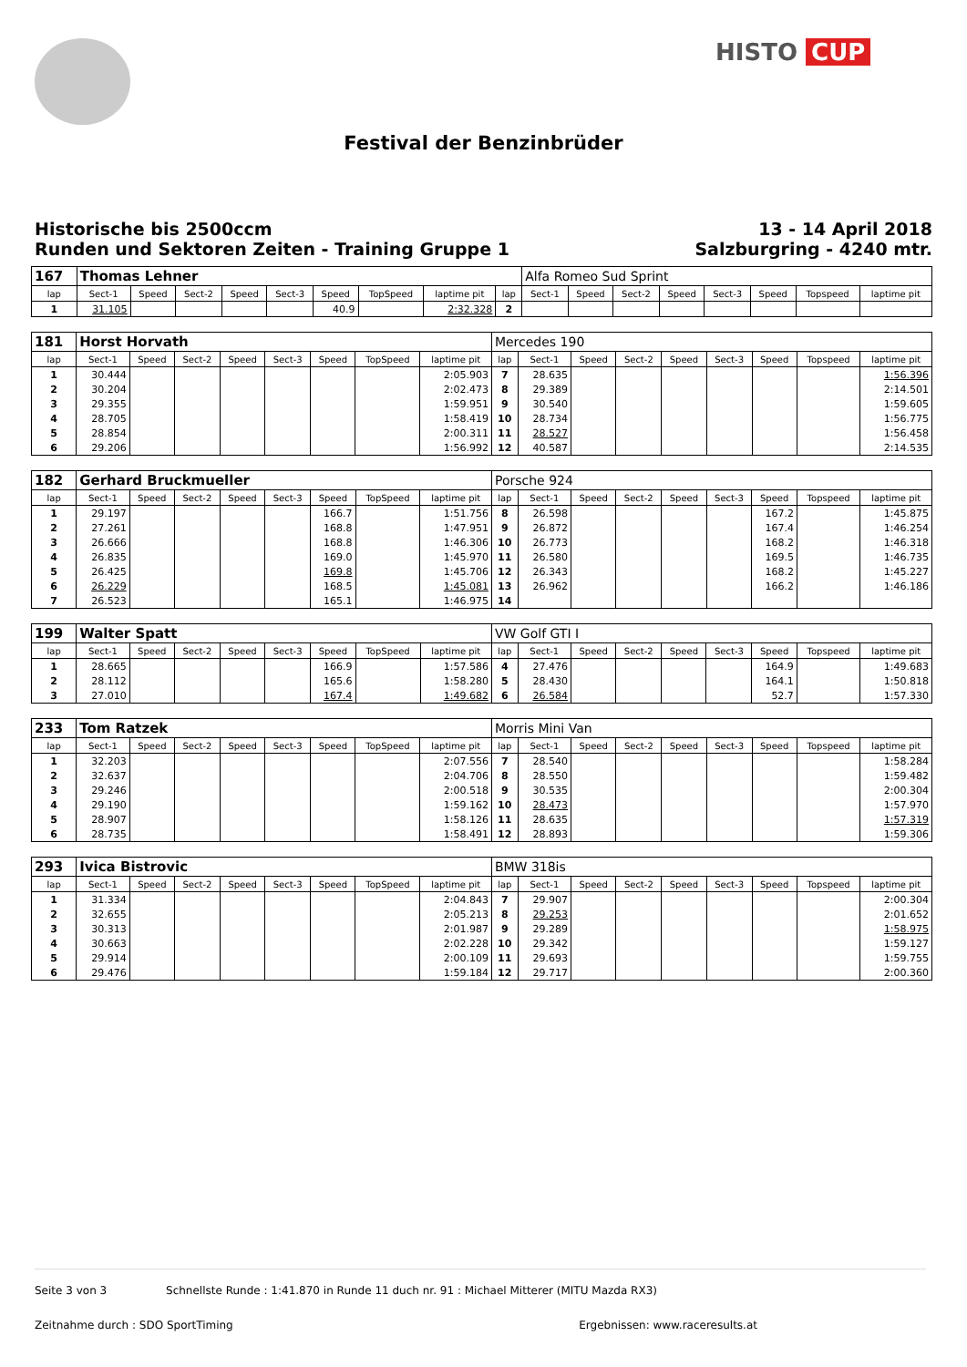HISTO CUP
Festival der Benzinbrüder
Historische bis 2500ccm 13 - 14 April 2018
Runden und Sektoren Zeiten - Training Gruppe 1
Salzburgring - 4240 mtr.
| 167 | Thomas Lehner | | | | | | | | | Alfa Romeo Sud Sprint | | | | | | | |
| lap | Sect-1 | Speed | Sect-2 | Speed | Sect-3 | Speed | TopSpeed | laptime pit | lap | Sect-1 | Speed | Sect-2 | Speed | Sect-3 | Speed | Topspeed | laptime pit |
| 1 | 31.105 | | | | | 40.9 | | 2:32.328 | 2 | | | | | | | | |
| 181 | Horst Horvath | | | | | | | | Mercedes 190 | | | | | | | | |
| lap | Sect-1 | Speed | Sect-2 | Speed | Sect-3 | Speed | TopSpeed | laptime pit | lap | Sect-1 | Speed | Sect-2 | Speed | Sect-3 | Speed | Topspeed | laptime pit |
| 1 | 30.444 | | | | | | | 2:05.903 | 7 | 28.635 | | | | | | | 1:56.396 |
| 2 | 30.204 | | | | | | | 2:02.473 | 8 | 29.389 | | | | | | | 2:14.501 |
| 3 | 29.355 | | | | | | | 1:59.951 | 9 | 30.540 | | | | | | | 1:59.605 |
| 4 | 28.705 | | | | | | | 1:58.419 | 10 | 28.734 | | | | | | | 1:56.775 |
| 5 | 28.854 | | | | | | | 2:00.311 | 11 | 28.527 | | | | | | | 1:56.458 |
| 6 | 29.206 | | | | | | | 1:56.992 | 12 | 40.587 | | | | | | | 2:14.535 |
| 182 | Gerhard Bruckmueller | | | | | | | | Porsche 924 | | | | | | | | |
| lap | Sect-1 | Speed | Sect-2 | Speed | Sect-3 | Speed | TopSpeed | laptime pit | lap | Sect-1 | Speed | Sect-2 | Speed | Sect-3 | Speed | Topspeed | laptime pit |
| 1 | 29.197 | | | | | 166.7 | | 1:51.756 | 8 | 26.598 | | | | | 167.2 | | 1:45.875 |
| 2 | 27.261 | | | | | 168.8 | | 1:47.951 | 9 | 26.872 | | | | | 167.4 | | 1:46.254 |
| 3 | 26.666 | | | | | 168.8 | | 1:46.306 | 10 | 26.773 | | | | | 168.2 | | 1:46.318 |
| 4 | 26.835 | | | | | 169.0 | | 1:45.970 | 11 | 26.580 | | | | | 169.5 | | 1:46.735 |
| 5 | 26.425 | | | | | 169.8 | | 1:45.706 | 12 | 26.343 | | | | | 168.2 | | 1:45.227 |
| 6 | 26.229 | | | | | 168.5 | | 1:45.081 | 13 | 26.962 | | | | | 166.2 | | 1:46.186 |
| 7 | 26.523 | | | | | 165.1 | | 1:46.975 | 14 | | | | | | | | |
| 199 | Walter Spatt | | | | | | | | VW Golf GTI I | | | | | | | | |
| lap | Sect-1 | Speed | Sect-2 | Speed | Sect-3 | Speed | TopSpeed | laptime pit | lap | Sect-1 | Speed | Sect-2 | Speed | Sect-3 | Speed | Topspeed | laptime pit |
| 1 | 28.665 | | | | | 166.9 | | 1:57.586 | 4 | 27.476 | | | | | 164.9 | | 1:49.683 |
| 2 | 28.112 | | | | | 165.6 | | 1:58.280 | 5 | 28.430 | | | | | 164.1 | | 1:50.818 |
| 3 | 27.010 | | | | | 167.4 | | 1:49.682 | 6 | 26.584 | | | | | 52.7 | | 1:57.330 |
| 233 | Tom Ratzek | | | | | | | | Morris Mini Van | | | | | | | | |
| lap | Sect-1 | Speed | Sect-2 | Speed | Sect-3 | Speed | TopSpeed | laptime pit | lap | Sect-1 | Speed | Sect-2 | Speed | Sect-3 | Speed | Topspeed | laptime pit |
| 1 | 32.203 | | | | | | | 2:07.556 | 7 | 28.540 | | | | | | | 1:58.284 |
| 2 | 32.637 | | | | | | | 2:04.706 | 8 | 28.550 | | | | | | | 1:59.482 |
| 3 | 29.246 | | | | | | | 2:00.518 | 9 | 30.535 | | | | | | | 2:00.304 |
| 4 | 29.190 | | | | | | | 1:59.162 | 10 | 28.473 | | | | | | | 1:57.970 |
| 5 | 28.907 | | | | | | | 1:58.126 | 11 | 28.635 | | | | | | | 1:57.319 |
| 6 | 28.735 | | | | | | | 1:58.491 | 12 | 28.893 | | | | | | | 1:59.306 |
| 293 | Ivica Bistrovic | | | | | | | | BMW 318is | | | | | | | | |
| lap | Sect-1 | Speed | Sect-2 | Speed | Sect-3 | Speed | TopSpeed | laptime pit | lap | Sect-1 | Speed | Sect-2 | Speed | Sect-3 | Speed | Topspeed | laptime pit |
| 1 | 31.334 | | | | | | | 2:04.843 | 7 | 29.907 | | | | | | | 2:00.304 |
| 2 | 32.655 | | | | | | | 2:05.213 | 8 | 29.253 | | | | | | | 2:01.652 |
| 3 | 30.313 | | | | | | | 2:01.987 | 9 | 29.289 | | | | | | | 1:58.975 |
| 4 | 30.663 | | | | | | | 2:02.228 | 10 | 29.342 | | | | | | | 1:59.127 |
| 5 | 29.914 | | | | | | | 2:00.109 | 11 | 29.693 | | | | | | | 1:59.755 |
| 6 | 29.476 | | | | | | | 1:59.184 | 12 | 29.717 | | | | | | | 2:00.360 |
Seite 3 von 3 Schnellste Runde : 1:41.870 in Runde 11 duch nr. 91 : Michael Mitterer (MITU Mazda RX3)
Zeitnahme durch : SDO SportTiming Ergebnissen: www.raceresults.at